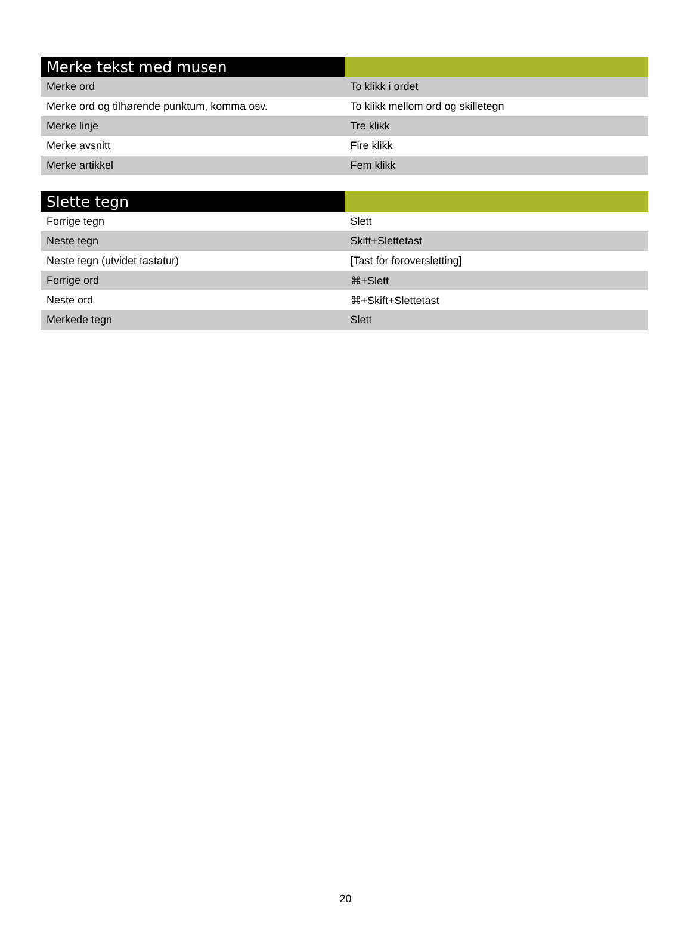| Merke tekst med musen | |
| --- | --- |
| Merke ord | To klikk i ordet |
| Merke ord og tilhørende punktum, komma osv. | To klikk mellom ord og skilletegn |
| Merke linje | Tre klikk |
| Merke avsnitt | Fire klikk |
| Merke artikkel | Fem klikk |
| Slette tegn | |
| --- | --- |
| Forrige tegn | Slett |
| Neste tegn | Skift+Slettetast |
| Neste tegn (utvidet tastatur) | [Tast for foroversletting] |
| Forrige ord | ⌘+Slett |
| Neste ord | ⌘+Skift+Slettetast |
| Merkede tegn | Slett |
20